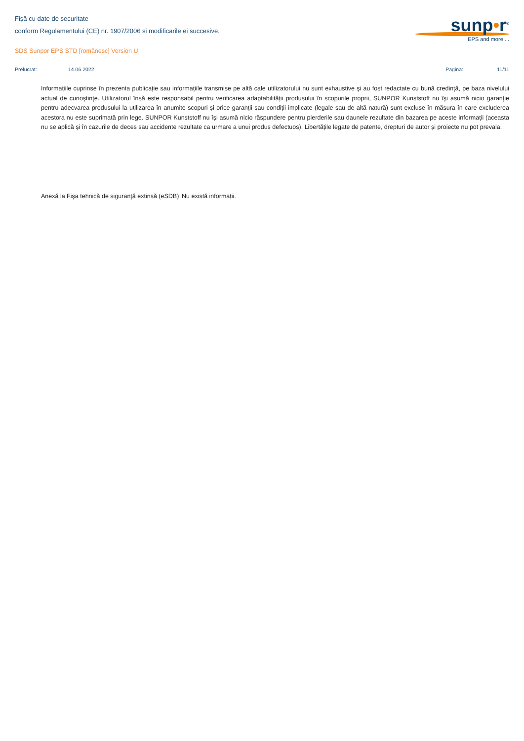Fişă cu date de securitate
conform Regulamentului (CE) nr. 1907/2006 si modificarile ei succesive.
SDS Sunpor EPS STD [românesc] Version U
sunp•r<sup>®</sup>
EPS and more ...
Prelucrat: 14.06.2022 Pagina: 11/11
Informațiile cuprinse în prezenta publicație sau informațiile transmise pe altă cale utilizatorului nu sunt exhaustive și au fost redactate cu bună credință, pe baza nivelului actual de cunoștințe. Utilizatorul însă este responsabil pentru verificarea adaptabilității produsului în scopurile proprii, SUNPOR Kunststoff nu își asumă nicio garanție pentru adecvarea produsului la utilizarea în anumite scopuri și orice garanții sau condiții implicate (legale sau de altă natură) sunt excluse în măsura în care excluderea acestora nu este suprimată prin lege. SUNPOR Kunststoff nu își asumă nicio răspundere pentru pierderile sau daunele rezultate din bazarea pe aceste informații (aceasta nu se aplică și în cazurile de deces sau accidente rezultate ca urmare a unui produs defectuos). Libertățile legate de patente, drepturi de autor și proiecte nu pot prevala.
Anexă la Fișa tehnică de siguranță extinsă (eSDB)
Nu există informații.